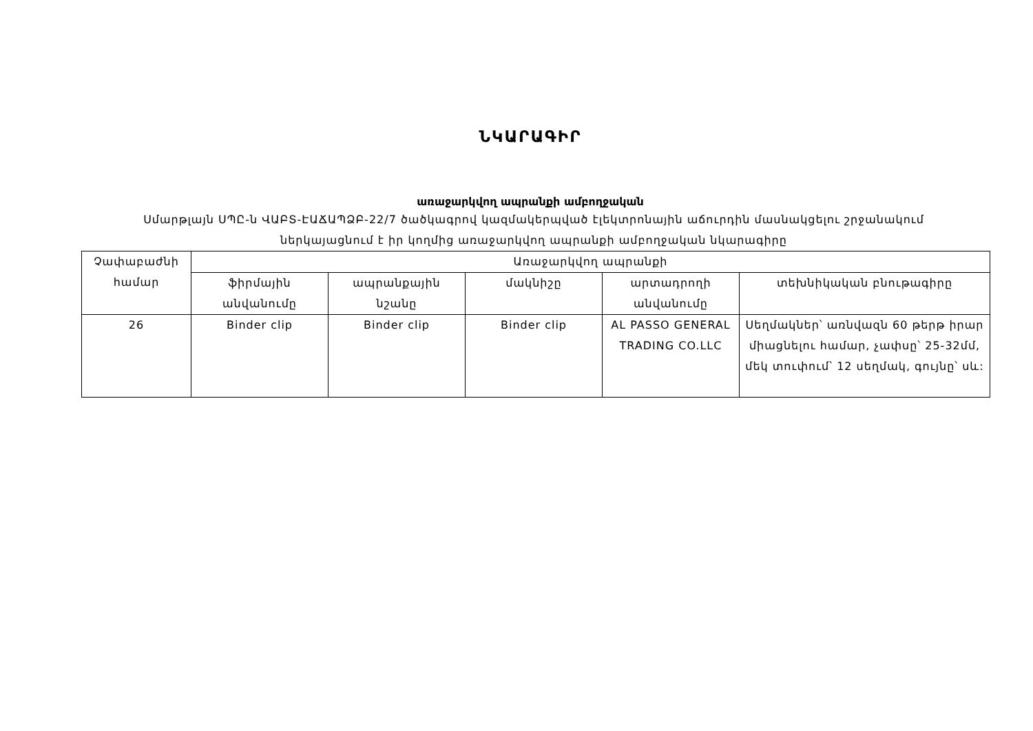ՆԿԱՐԱԳԻՐ
առաջարկվող ապրանքի ամբողջական
Սմարթլայն ՍՊԸ-ն ՎԱԲՏ-ԷԱՃԱՊՁԲ-22/7 ծածկագրով կազմակերպված էլեկտրոնային աճուրդին մասնակցելու շրջանակում ներկայացնում է իր կողմից առաջարկվող ապրանքի ամբողջական նկարագիրը
| Չափաբաժնի համար | Առաջարկվող ապրանքի | | | | |
| --- | --- | --- | --- | --- | --- |
| | ֆիրմային անվանումը | ապրանքային նշանը | մակնիշը | արտադրողի անվանումը | տեխնիկական բնութագիրը |
| 26 | Binder clip | Binder clip | Binder clip | AL PASSO GENERAL TRADING CO.LLC | Սեղմակներ՝ առնվազն 60 թերթ իրար միացնելու համար, չափսը՝ 25-32մմ, մեկ տուփում՝ 12 սեղմակ, գույնը՝ սև: |